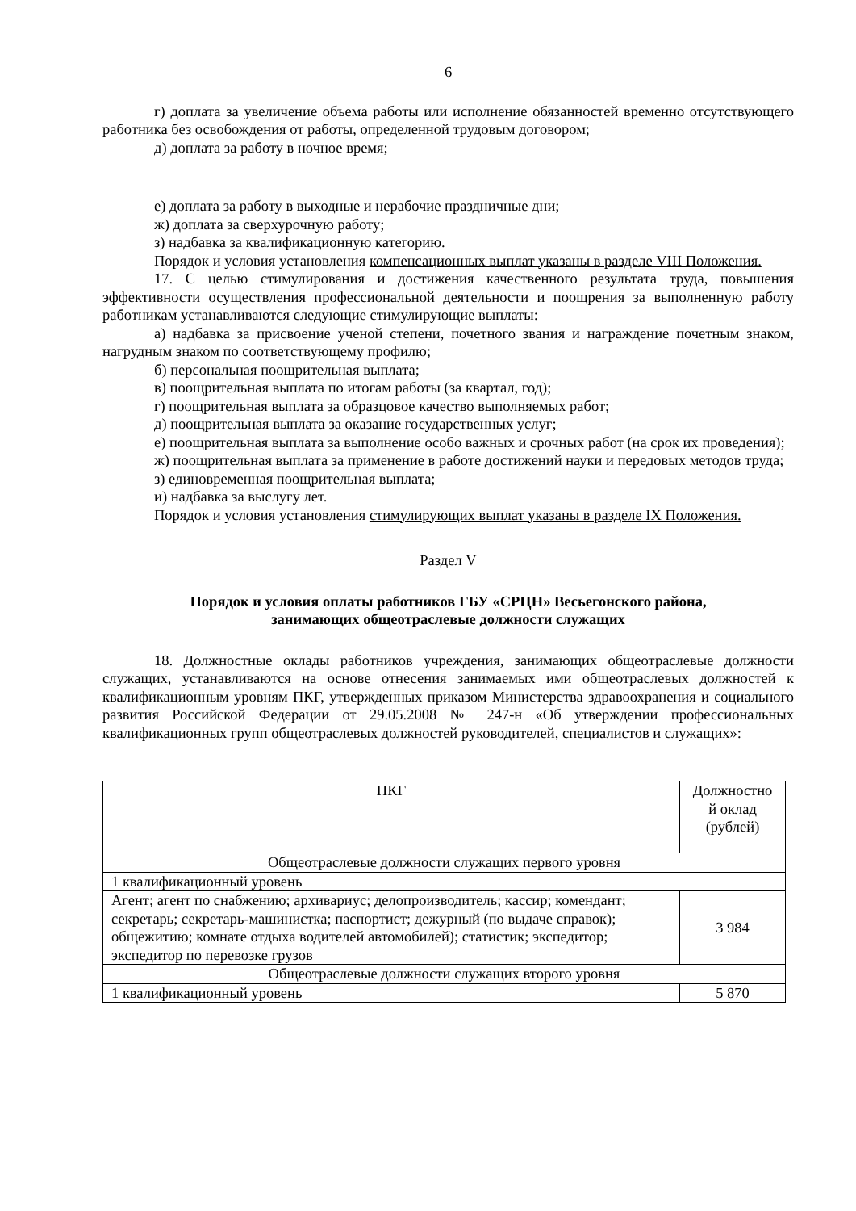6
г) доплата за увеличение объема работы или исполнение обязанностей временно отсутствующего работника без освобождения от работы, определенной трудовым договором;
д) доплата за работу в ночное время;
е) доплата за работу в выходные и нерабочие праздничные дни;
ж) доплата за сверхурочную работу;
з) надбавка за квалификационную категорию.
Порядок и условия установления компенсационных выплат указаны в разделе VIII Положения.
17. С целью стимулирования и достижения качественного результата труда, повышения эффективности осуществления профессиональной деятельности и поощрения за выполненную работу работникам устанавливаются следующие стимулирующие выплаты:
а) надбавка за присвоение ученой степени, почетного звания и награждение почетным знаком, нагрудным знаком по соответствующему профилю;
б) персональная поощрительная выплата;
в) поощрительная выплата по итогам работы (за квартал, год);
г) поощрительная выплата за образцовое качество выполняемых работ;
д) поощрительная выплата за оказание государственных услуг;
е) поощрительная выплата за выполнение особо важных и срочных работ (на срок их проведения);
ж) поощрительная выплата за применение в работе достижений науки и передовых методов труда;
з) единовременная поощрительная выплата;
и) надбавка за выслугу лет.
Порядок и условия установления стимулирующих выплат указаны в разделе IX Положения.
Раздел V
Порядок и условия оплаты работников ГБУ «СРЦН» Весьегонского района,
занимающих общеотраслевые должности служащих
18. Должностные оклады работников учреждения, занимающих общеотраслевые должности служащих, устанавливаются на основе отнесения занимаемых ими общеотраслевых должностей к квалификационным уровням ПКГ, утвержденных приказом Министерства здравоохранения и социального развития Российской Федерации от 29.05.2008 № 247-н «Об утверждении профессиональных квалификационных групп общеотраслевых должностей руководителей, специалистов и служащих»:
| ПКГ | Должностно й оклад (рублей) |
| Общеотраслевые должности служащих первого уровня | |
| 1 квалификационный уровень | |
| Агент; агент по снабжению; архивариус; делопроизводитель; кассир; комендант; секретарь; секретарь-машинистка; паспортист; дежурный (по выдаче справок); общежитию; комнате отдыха водителей автомобилей); статистик; экспедитор; экспедитор по перевозке грузов | 3 984 |
| Общеотраслевые должности служащих второго уровня | |
| 1 квалификационный уровень | 5 870 |